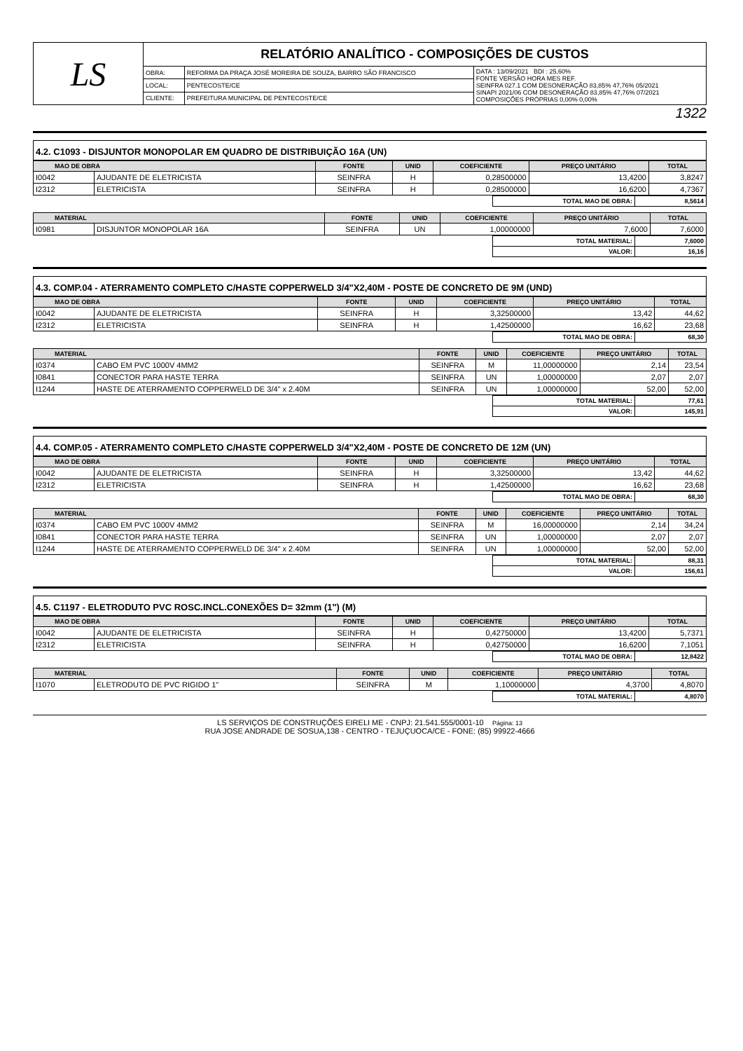| LS | RELATÓRIO ANALÍTICO - COMPOSIÇÕES DE CUSTOS | | |
| | OBRA: | REFORMA DA PRAÇA JOSÉ MOREIRA DE SOUZA, BAIRRO SÃO FRANCISCO | DATA : 13/09/2021 BDI : 25,60% FONTE VERSÃO HORA MES REF. SEINFRA 027.1 COM DESONERAÇÃO 83,85% 47,76% 05/2021 SINAPI 2021/06 COM DESONERAÇÃO 83,85% 47,76% 07/2021 COMPOSIÇÕES PRÓPRIAS 0,00% 0,00% |
| | LOCAL: | PENTECOSTE/CE | |
| | CLIENTE: | PREFEITURA MUNICIPAL DE PENTECOSTE/CE | |
1322
4.2. C1093 - DISJUNTOR MONOPOLAR EM QUADRO DE DISTRIBUIÇÃO 16A (UN)
| MAO DE OBRA | | FONTE | UNID | COEFICIENTE | PREÇO UNITÁRIO | TOTAL |
| --- | --- | --- | --- | --- | --- | --- |
| I0042 | AJUDANTE DE ELETRICISTA | SEINFRA | H | 0,28500000 | 13,4200 | 3,8247 |
| I2312 | ELETRICISTA | SEINFRA | H | 0,28500000 | 16,6200 | 4,7367 |
| | TOTAL MAO DE OBRA: | 8,5614 |
| MATERIAL | | FONTE | UNID | COEFICIENTE | PREÇO UNITÁRIO | TOTAL |
| --- | --- | --- | --- | --- | --- | --- |
| I0981 | DISJUNTOR MONOPOLAR 16A | SEINFRA | UN | 1,00000000 | 7,6000 | 7,6000 |
| | TOTAL MATERIAL: | 7,6000 |
| | VALOR: | 16,16 |
4.3. COMP.04 - ATERRAMENTO COMPLETO C/HASTE COPPERWELD 3/4"X2,40M - POSTE DE CONCRETO DE 9M (UND)
| MAO DE OBRA | | FONTE | UNID | COEFICIENTE | PREÇO UNITÁRIO | TOTAL |
| --- | --- | --- | --- | --- | --- | --- |
| I0042 | AJUDANTE DE ELETRICISTA | SEINFRA | H | 3,32500000 | 13,42 | 44,62 |
| I2312 | ELETRICISTA | SEINFRA | H | 1,42500000 | 16,62 | 23,68 |
| | TOTAL MAO DE OBRA: | 68,30 |
| MATERIAL | | FONTE | UNID | COEFICIENTE | PREÇO UNITÁRIO | TOTAL |
| --- | --- | --- | --- | --- | --- | --- |
| I0374 | CABO EM PVC 1000V 4MM2 | SEINFRA | M | 11,00000000 | 2,14 | 23,54 |
| I0841 | CONECTOR PARA HASTE TERRA | SEINFRA | UN | 1,00000000 | 2,07 | 2,07 |
| I1244 | HASTE DE ATERRAMENTO COPPERWELD DE 3/4" x 2.40M | SEINFRA | UN | 1,00000000 | 52,00 | 52,00 |
| | TOTAL MATERIAL: | 77,61 |
| | VALOR: | 145,91 |
4.4. COMP.05 - ATERRAMENTO COMPLETO C/HASTE COPPERWELD 3/4"X2,40M - POSTE DE CONCRETO DE 12M (UN)
| MAO DE OBRA | | FONTE | UNID | COEFICIENTE | PREÇO UNITÁRIO | TOTAL |
| --- | --- | --- | --- | --- | --- | --- |
| I0042 | AJUDANTE DE ELETRICISTA | SEINFRA | H | 3,32500000 | 13,42 | 44,62 |
| I2312 | ELETRICISTA | SEINFRA | H | 1,42500000 | 16,62 | 23,68 |
| | TOTAL MAO DE OBRA: | 68,30 |
| MATERIAL | | FONTE | UNID | COEFICIENTE | PREÇO UNITÁRIO | TOTAL |
| --- | --- | --- | --- | --- | --- | --- |
| I0374 | CABO EM PVC 1000V 4MM2 | SEINFRA | M | 16,00000000 | 2,14 | 34,24 |
| I0841 | CONECTOR PARA HASTE TERRA | SEINFRA | UN | 1,00000000 | 2,07 | 2,07 |
| I1244 | HASTE DE ATERRAMENTO COPPERWELD DE 3/4" x 2.40M | SEINFRA | UN | 1,00000000 | 52,00 | 52,00 |
| | TOTAL MATERIAL: | 88,31 |
| | VALOR: | 156,61 |
4.5. C1197 - ELETRODUTO PVC ROSC.INCL.CONEXÕES D= 32mm (1") (M)
| MAO DE OBRA | | FONTE | UNID | COEFICIENTE | PREÇO UNITÁRIO | TOTAL |
| --- | --- | --- | --- | --- | --- | --- |
| I0042 | AJUDANTE DE ELETRICISTA | SEINFRA | H | 0,42750000 | 13,4200 | 5,7371 |
| I2312 | ELETRICISTA | SEINFRA | H | 0,42750000 | 16,6200 | 7,1051 |
| | TOTAL MAO DE OBRA: | 12,8422 |
| MATERIAL | | FONTE | UNID | COEFICIENTE | PREÇO UNITÁRIO | TOTAL |
| --- | --- | --- | --- | --- | --- | --- |
| I1070 | ELETRODUTO DE PVC RIGIDO 1" | SEINFRA | M | 1,10000000 | 4,3700 | 4,8070 |
| | TOTAL MATERIAL: | 4,8070 |
LS SERVIÇOS DE CONSTRUÇÕES EIRELI ME - CNPJ: 21.541.555/0001-10 Página: 13
RUA JOSE ANDRADE DE SOSUA,138 - CENTRO - TEJUÇUOCA/CE - FONE: (85) 99922-4666